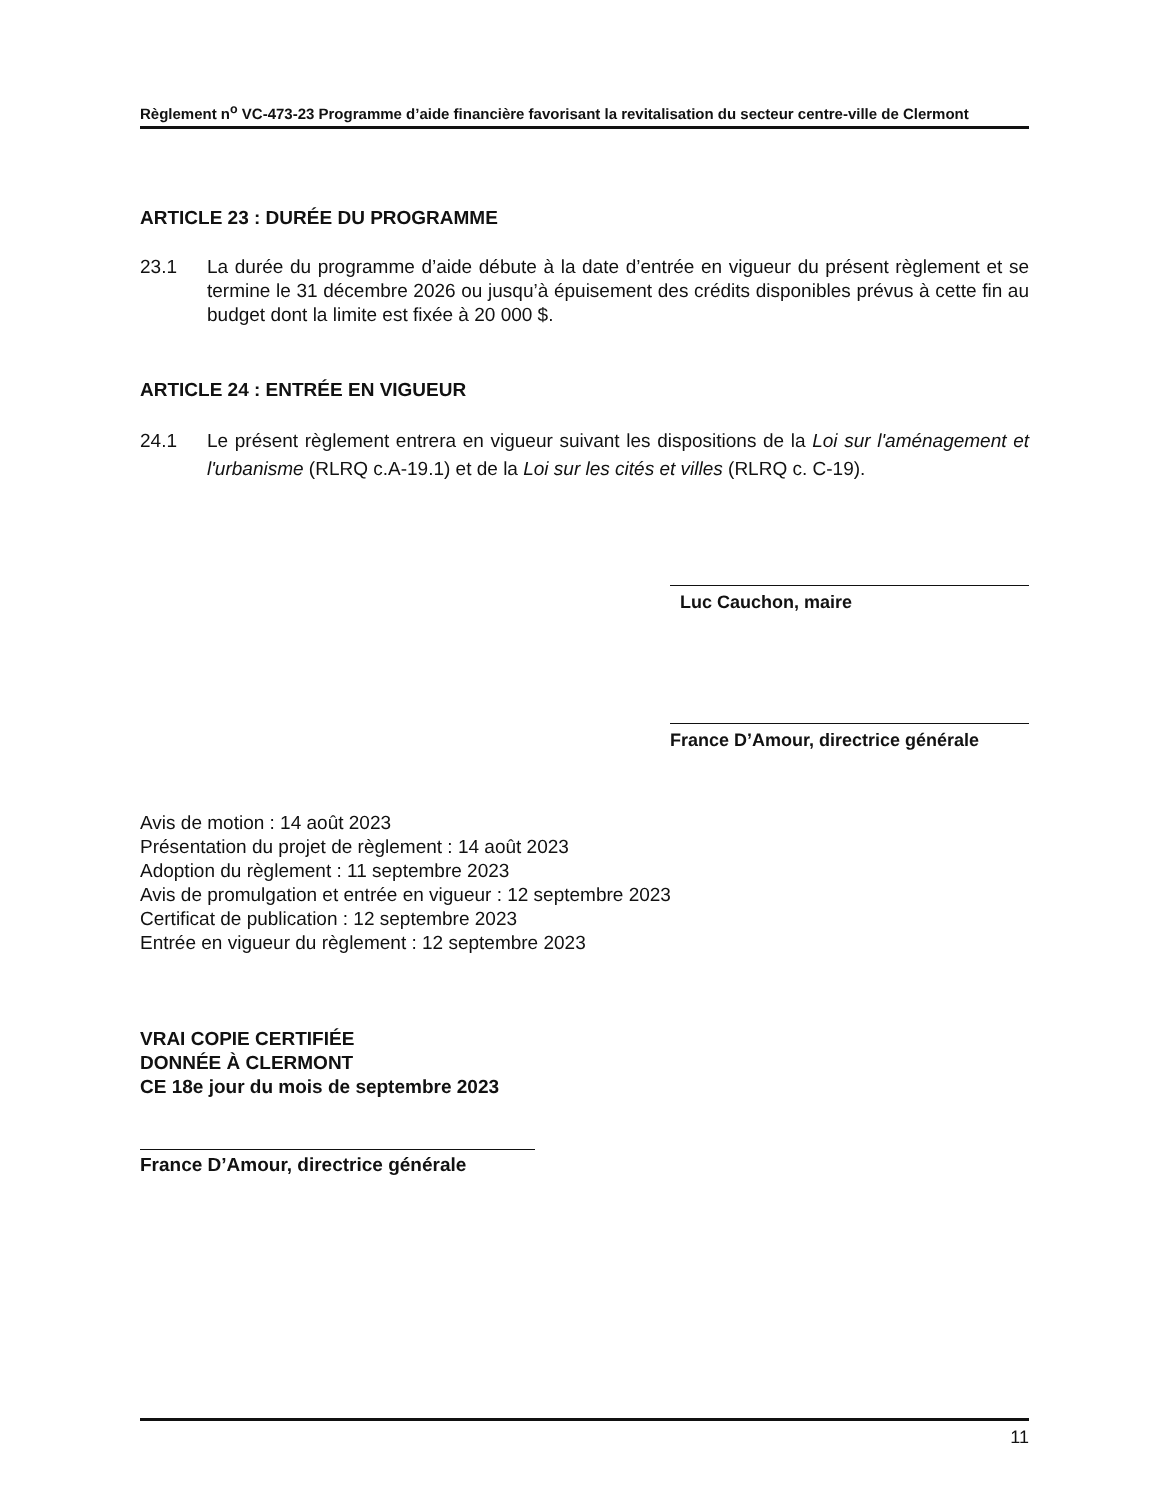Règlement n<sup>o</sup> VC-473-23 Programme d’aide financière favorisant la revitalisation du secteur centre-ville de Clermont
ARTICLE 23 : DURÉE DU PROGRAMME
23.1 La durée du programme d’aide débute à la date d’entrée en vigueur du présent règlement et se termine le 31 décembre 2026 ou jusqu’à épuisement des crédits disponibles prévus à cette fin au budget dont la limite est fixée à 20 000 $.
ARTICLE 24 : ENTRÉE EN VIGUEUR
24.1 Le présent règlement entrera en vigueur suivant les dispositions de la Loi sur l'aménagement et l'urbanisme (RLRQ c.A-19.1) et de la Loi sur les cités et villes (RLRQ c. C-19).
Luc Cauchon, maire
France D’Amour, directrice générale
Avis de motion : 14 août 2023
Présentation du projet de règlement : 14 août 2023
Adoption du règlement : 11 septembre 2023
Avis de promulgation et entrée en vigueur : 12 septembre 2023
Certificat de publication : 12 septembre 2023
Entrée en vigueur du règlement : 12 septembre 2023
VRAI COPIE CERTIFIÉE
DONNÉE À CLERMONT
CE 18e jour du mois de septembre 2023
France D’Amour, directrice générale
11